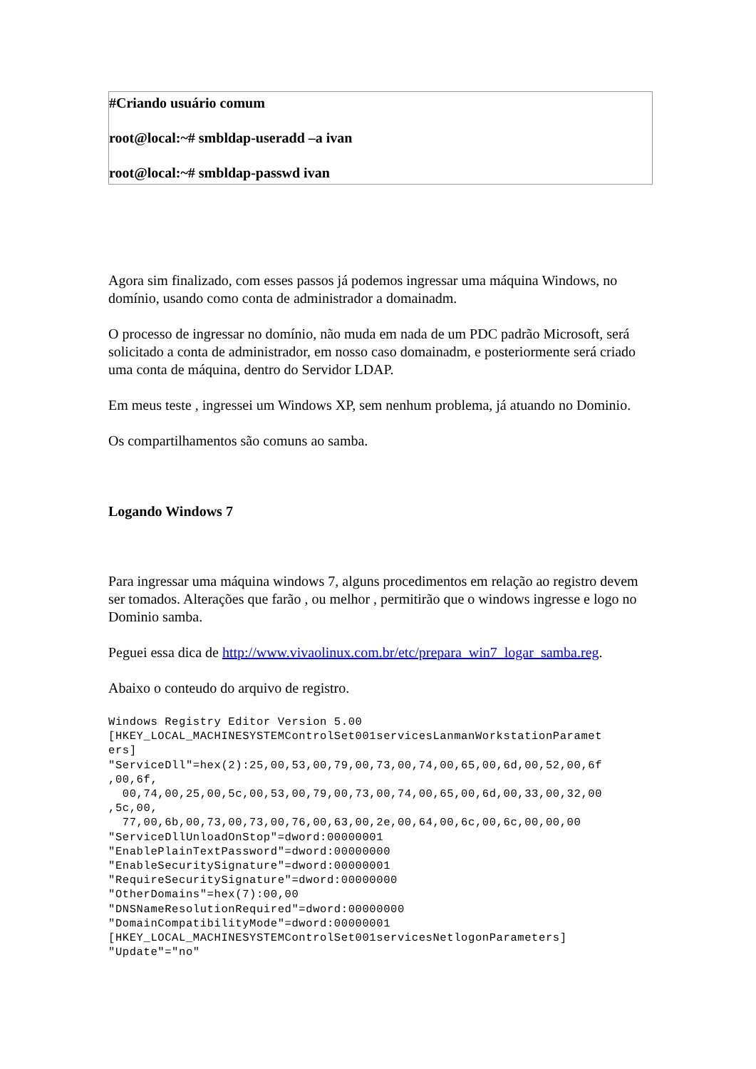#Criando usuário comum
root@local:~# smbldap-useradd –a ivan
root@local:~# smbldap-passwd ivan
Agora sim finalizado, com esses passos já podemos ingressar uma máquina Windows, no domínio, usando como conta de administrador a domainadm.
O processo de ingressar no domínio, não muda em nada de um PDC padrão Microsoft, será solicitado a conta de administrador, em nosso caso domainadm, e posteriormente será criado uma conta de máquina, dentro do Servidor LDAP.
Em meus teste , ingressei um Windows XP, sem nenhum problema, já atuando no Dominio.
Os compartilhamentos são comuns ao samba.
Logando Windows 7
Para ingressar uma máquina windows 7, alguns procedimentos em relação ao registro devem ser tomados. Alterações que farão , ou melhor , permitirão que o windows ingresse e logo no Dominio samba.
Peguei essa dica de http://www.vivaolinux.com.br/etc/prepara_win7_logar_samba.reg.
Abaixo o conteudo do arquivo de registro.
Windows Registry Editor Version 5.00
[HKEY_LOCAL_MACHINESYSTEMControlSet001servicesLanmanWorkstationParamet
ers]
"ServiceDll"=hex(2):25,00,53,00,79,00,73,00,74,00,65,00,6d,00,52,00,6f
,00,6f,
  00,74,00,25,00,5c,00,53,00,79,00,73,00,74,00,65,00,6d,00,33,00,32,00
,5c,00,
  77,00,6b,00,73,00,73,00,76,00,63,00,2e,00,64,00,6c,00,6c,00,00,00
"ServiceDllUnloadOnStop"=dword:00000001
"EnablePlainTextPassword"=dword:00000000
"EnableSecuritySignature"=dword:00000001
"RequireSecuritySignature"=dword:00000000
"OtherDomains"=hex(7):00,00
"DNSNameResolutionRequired"=dword:00000000
"DomainCompatibilityMode"=dword:00000001
[HKEY_LOCAL_MACHINESYSTEMControlSet001servicesNetlogonParameters]
"Update"="no"